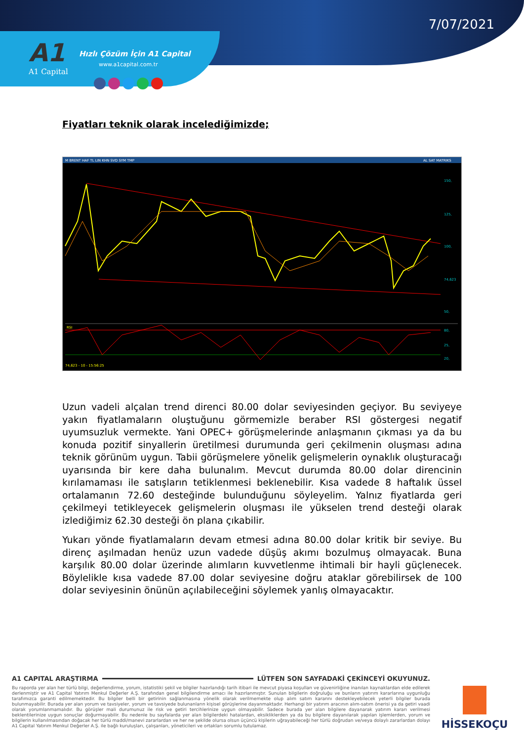7/07/2021
A1
A1 Capital
Hızlı Çözüm İçin A1 Capital
www.a1capital.com.tr
Fiyatları teknik olarak incelediğimizde;
M BRENT HAF TL LIN KHN SVD SYM TMP
AL SAT MATRIKS
150,
125,
100,
74,623
50,
25,
RSI
80,
20,
74,623 - 10 - 15:56:25
Uzun vadeli alçalan trend direnci 80.00 dolar seviyesinden geçiyor. Bu seviyeye yakın fiyatlamaların oluştuğunu görmemizle beraber RSI göstergesi negatif uyumsuzluk vermekte. Yani OPEC+ görüşmelerinde anlaşmanın çıkması ya da bu konuda pozitif sinyallerin üretilmesi durumunda geri çekilmenin oluşması adına teknik görünüm uygun. Tabii görüşmelere yönelik gelişmelerin oynaklık oluşturacağı uyarısında bir kere daha bulunalım. Mevcut durumda 80.00 dolar direncinin kırılamaması ile satışların tetiklenmesi beklenebilir. Kısa vadede 8 haftalık üssel ortalamanın 72.60 desteğinde bulunduğunu söyleyelim. Yalnız fiyatlarda geri çekilmeyi tetikleyecek gelişmelerin oluşması ile yükselen trend desteği olarak izlediğimiz 62.30 desteği ön plana çıkabilir.
Yukarı yönde fiyatlamaların devam etmesi adına 80.00 dolar kritik bir seviye. Bu direnç aşılmadan henüz uzun vadede düşüş akımı bozulmuş olmayacak. Buna karşılık 80.00 dolar üzerinde alımların kuvvetlenme ihtimali bir hayli güçlenecek. Böylelikle kısa vadede 87.00 dolar seviyesine doğru ataklar görebilirsek de 100 dolar seviyesinin önünün açılabileceğini söylemek yanlış olmayacaktır.
A1 CAPITAL ARAŞTIRMA LÜTFEN SON SAYFADAKİ ÇEKİNCEYİ OKUYUNUZ.
Bu raporda yer alan her türlü bilgi, değerlendirme, yorum, istatistiki şekil ve bilgiler hazırlandığı tarih itibari ile mevcut piyasa koşulları ve güvenirliğine inanılan kaynaklardan elde edilerek derlenmiştir ve A1 Capital Yatırım Menkul Değerler A.Ş. tarafından genel bilgilendirme amacı ile hazırlanmıştır. Sunulan bilgilerin doğruluğu ve bunların yatırım kararlarına uygunluğu tarafımızca garanti edilmemektedir. Bu bilgiler belli bir getirinin sağlanmasına yönelik olarak verilmemekte olup alım satım kararını destekleyebilecek yeterli bilgiler burada bulunmayabilir. Burada yer alan yorum ve tavsiyeler, yorum ve tavsiyede bulunanların kişisel görüşlerine dayanmaktadır. Herhangi bir yatırım aracının alım-satım önerisi ya da getiri vaadi olarak yorumlanmamalıdır. Bu görüşler mali durumunuz ile risk ve getiri tercihlerinize uygun olmayabilir. Sadece burada yer alan bilgilere dayanarak yatırım kararı verilmesi beklentilerinize uygun sonuçlar doğurmayabilir. Bu nedenle bu sayfalarda yer alan bilgilerdeki hatalardan, eksikliklerden ya da bu bilgilere dayanılarak yapılan işlemlerden, yorum ve bilgilerin kullanılmasından doğacak her türlü maddi/manevi zararlardan ve her ne şekilde olursa olsun üçüncü kişilerin uğrayabileceği her türlü doğrudan ve/veya dolaylı zararlardan dolayı A1 Capital Yatırım Menkul Değerler A.Ş. ile bağlı kuruluşları, çalışanları, yöneticileri ve ortakları sorumlu tutulamaz.
HİSSEKOÇU